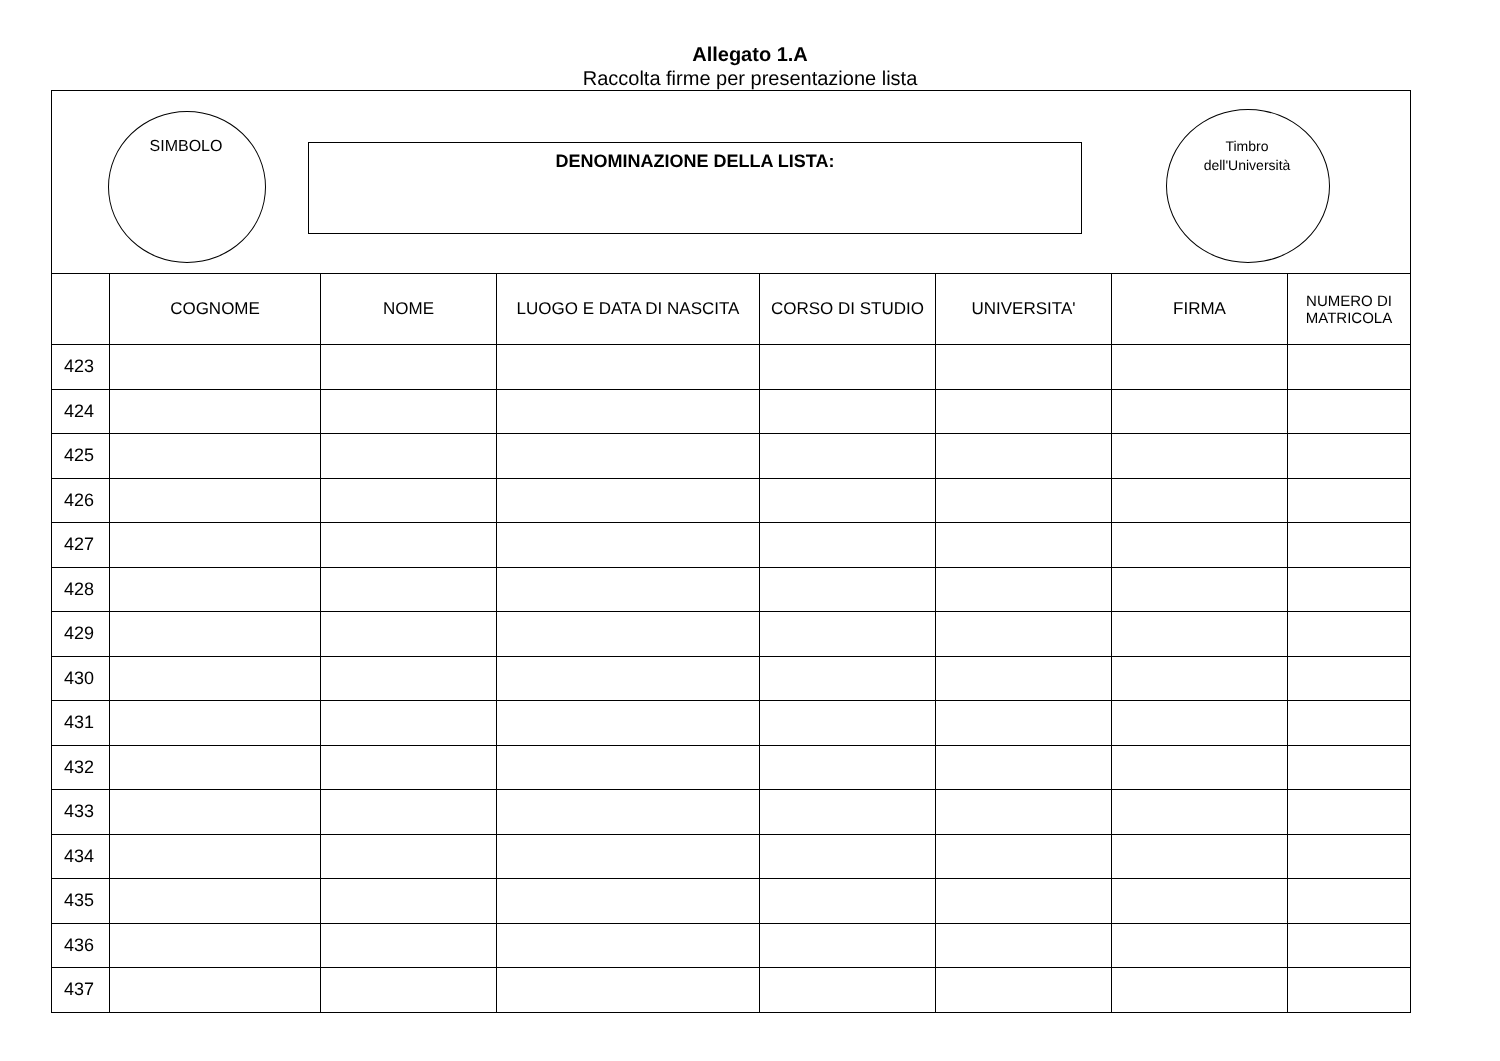Allegato 1.A
Raccolta firme per presentazione lista
SIMBOLO DENOMINAZIONE DELLA LISTA:
Timbro
dell'Università
| | COGNOME | NOME | LUOGO E DATA DI NASCITA | CORSO DI STUDIO | UNIVERSITA' | FIRMA | NUMERO DI MATRICOLA |
| --- | --- | --- | --- | --- | --- | --- | --- |
| 423 | | | | | | | |
| 424 | | | | | | | |
| 425 | | | | | | | |
| 426 | | | | | | | |
| 427 | | | | | | | |
| 428 | | | | | | | |
| 429 | | | | | | | |
| 430 | | | | | | | |
| 431 | | | | | | | |
| 432 | | | | | | | |
| 433 | | | | | | | |
| 434 | | | | | | | |
| 435 | | | | | | | |
| 436 | | | | | | | |
| 437 | | | | | | | |